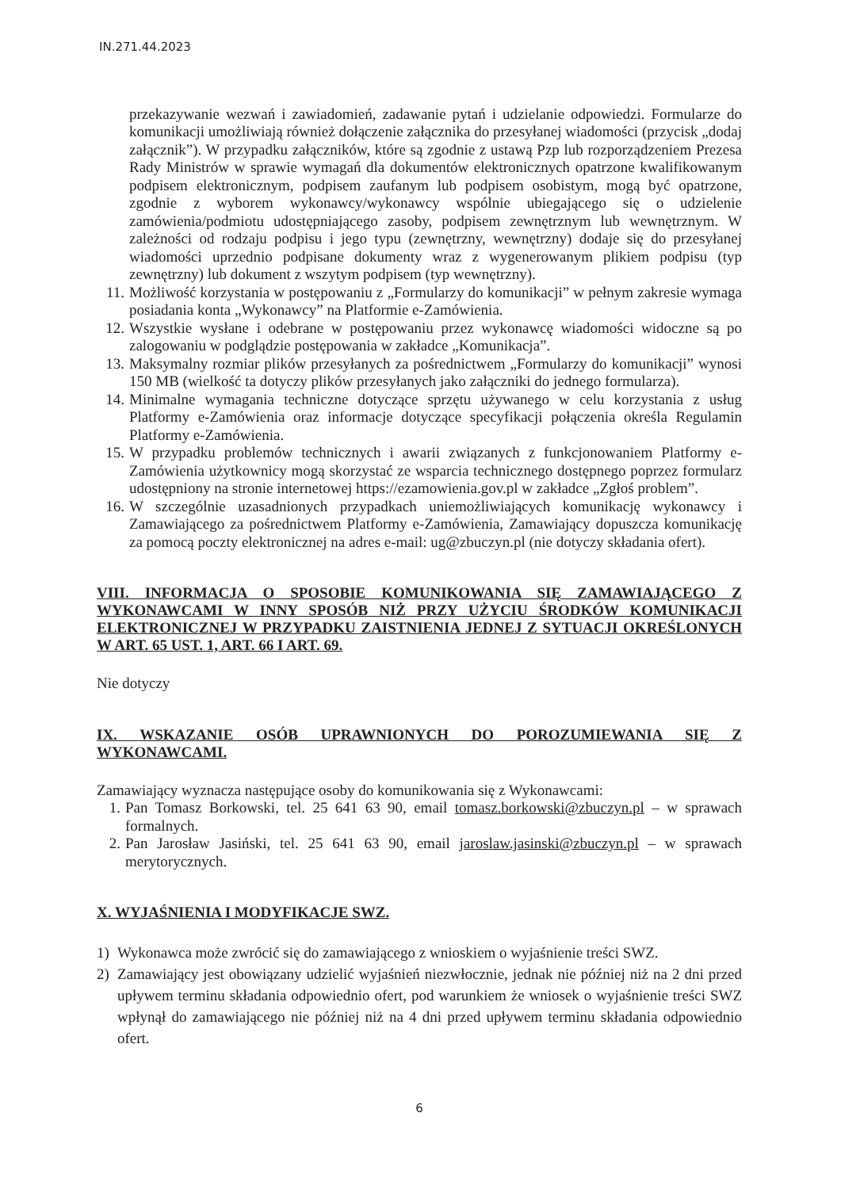IN.271.44.2023
przekazywanie wezwań i zawiadomień, zadawanie pytań i udzielanie odpowiedzi. Formularze do komunikacji umożliwiają również dołączenie załącznika do przesyłanej wiadomości (przycisk „dodaj załącznik”). W przypadku załączników, które są zgodnie z ustawą Pzp lub rozporządzeniem Prezesa Rady Ministrów w sprawie wymagań dla dokumentów elektronicznych opatrzone kwalifikowanym podpisem elektronicznym, podpisem zaufanym lub podpisem osobistym, mogą być opatrzone, zgodnie z wyborem wykonawcy/wykonawcy wspólnie ubiegającego się o udzielenie zamówienia/podmiotu udostępniającego zasoby, podpisem zewnętrznym lub wewnętrznym. W zależności od rodzaju podpisu i jego typu (zewnętrzny, wewnętrzny) dodaje się do przesyłanej wiadomości uprzednio podpisane dokumenty wraz z wygenerowanym plikiem podpisu (typ zewnętrzny) lub dokument z wszytym podpisem (typ wewnętrzny).
11. Możliwość korzystania w postępowaniu z „Formularzy do komunikacji” w pełnym zakresie wymaga posiadania konta „Wykonawcy” na Platformie e-Zamówienia.
12. Wszystkie wysłane i odebrane w postępowaniu przez wykonawcę wiadomości widoczne są po zalogowaniu w podglądzie postępowania w zakładce „Komunikacja”.
13. Maksymalny rozmiar plików przesyłanych za pośrednictwem „Formularzy do komunikacji” wynosi 150 MB (wielkość ta dotyczy plików przesyłanych jako załączniki do jednego formularza).
14. Minimalne wymagania techniczne dotyczące sprzętu używanego w celu korzystania z usług Platformy e-Zamówienia oraz informacje dotyczące specyfikacji połączenia określa Regulamin Platformy e-Zamówienia.
15. W przypadku problemów technicznych i awarii związanych z funkcjonowaniem Platformy e-Zamówienia użytkownicy mogą skorzystać ze wsparcia technicznego dostępnego poprzez formularz udostępniony na stronie internetowej https://ezamowienia.gov.pl w zakładce „Zgłoś problem”.
16. W szczególnie uzasadnionych przypadkach uniemożliwiających komunikację wykonawcy i Zamawiającego za pośrednictwem Platformy e-Zamówienia, Zamawiający dopuszcza komunikację za pomocą poczty elektronicznej na adres e-mail: ug@zbuczyn.pl (nie dotyczy składania ofert).
VIII. INFORMACJA O SPOSOBIE KOMUNIKOWANIA SIĘ ZAMAWIAJĄCEGO Z WYKONAWCAMI W INNY SPOSÓB NIŻ PRZY UŻYCIU ŚRODKÓW KOMUNIKACJI ELEKTRONICZNEJ W PRZYPADKU ZAISTNIENIA JEDNEJ Z SYTUACJI OKREŚLONYCH W ART. 65 UST. 1, ART. 66 I ART. 69.
Nie dotyczy
IX. WSKAZANIE OSÓB UPRAWNIONYCH DO POROZUMIEWANIA SIĘ Z WYKONAWCAMI.
Zamawiający wyznacza następujące osoby do komunikowania się z Wykonawcami:
1. Pan Tomasz Borkowski, tel. 25 641 63 90, email tomasz.borkowski@zbuczyn.pl – w sprawach formalnych.
2. Pan Jarosław Jasiński, tel. 25 641 63 90, email jaroslaw.jasinski@zbuczyn.pl – w sprawach merytorycznych.
X. WYJAŚNIENIA I MODYFIKACJE SWZ.
1) Wykonawca może zwrócić się do zamawiającego z wnioskiem o wyjaśnienie treści SWZ.
2) Zamawiający jest obowiązany udzielić wyjaśnień niezwłocznie, jednak nie później niż na 2 dni przed upływem terminu składania odpowiednio ofert, pod warunkiem że wniosek o wyjaśnienie treści SWZ wpłynął do zamawiającego nie później niż na 4 dni przed upływem terminu składania odpowiednio ofert.
6